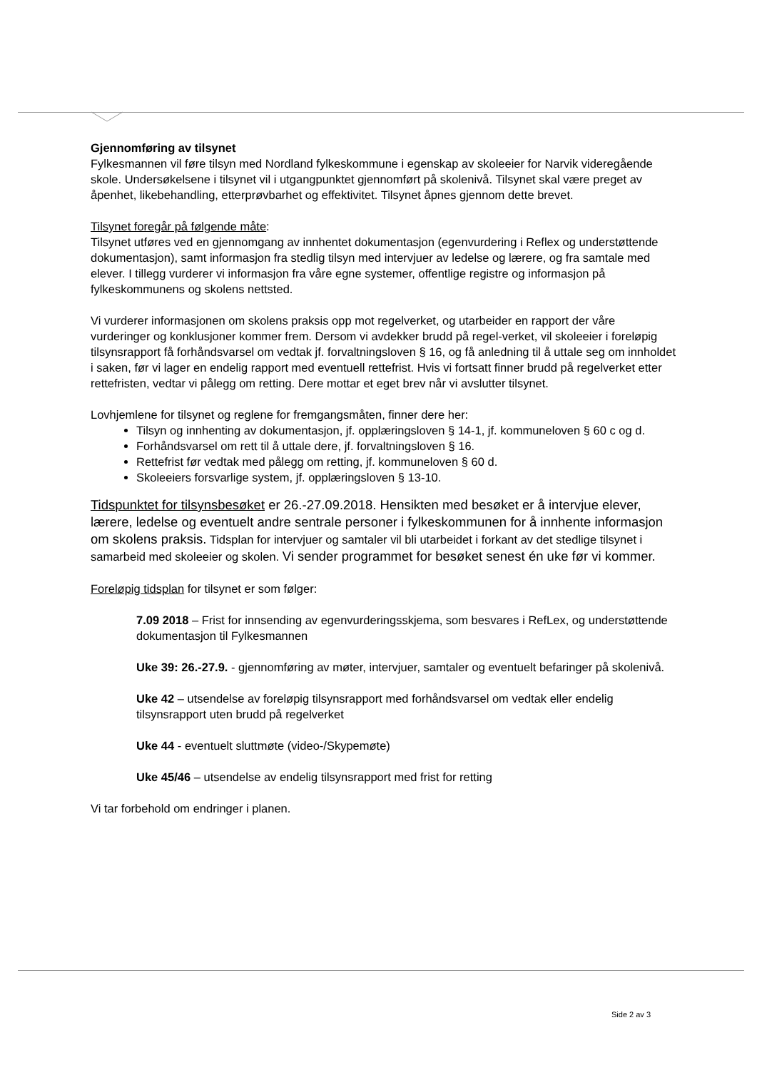Gjennomføring av tilsynet
Fylkesmannen vil føre tilsyn med Nordland fylkeskommune i egenskap av skoleeier for Narvik videregående skole. Undersøkelsene i tilsynet vil i utgangpunktet gjennomført på skolenivå. Tilsynet skal være preget av åpenhet, likebehandling, etterprøvbarhet og effektivitet. Tilsynet åpnes gjennom dette brevet.
Tilsynet foregår på følgende måte:
Tilsynet utføres ved en gjennomgang av innhentet dokumentasjon (egenvurdering i Reflex og understøttende dokumentasjon), samt informasjon fra stedlig tilsyn med intervjuer av ledelse og lærere, og fra samtale med elever. I tillegg vurderer vi informasjon fra våre egne systemer, offentlige registre og informasjon på fylkeskommunens og skolens nettsted.
Vi vurderer informasjonen om skolens praksis opp mot regelverket, og utarbeider en rapport der våre vurderinger og konklusjoner kommer frem. Dersom vi avdekker brudd på regel-verket, vil skoleeier i foreløpig tilsynsrapport få forhåndsvarsel om vedtak jf. forvaltningsloven § 16, og få anledning til å uttale seg om innholdet i saken, før vi lager en endelig rapport med eventuell rettefrist. Hvis vi fortsatt finner brudd på regelverket etter rettefristen, vedtar vi pålegg om retting. Dere mottar et eget brev når vi avslutter tilsynet.
Lovhjemlene for tilsynet og reglene for fremgangsmåten, finner dere her:
Tilsyn og innhenting av dokumentasjon, jf. opplæringsloven § 14-1, jf. kommuneloven § 60 c og d.
Forhåndsvarsel om rett til å uttale dere, jf. forvaltningsloven § 16.
Rettefrist før vedtak med pålegg om retting, jf. kommuneloven § 60 d.
Skoleeiers forsvarlige system, jf. opplæringsloven § 13-10.
Tidspunktet for tilsynsbesøket er 26.-27.09.2018. Hensikten med besøket er å intervjue elever, lærere, ledelse og eventuelt andre sentrale personer i fylkeskommunen for å innhente informasjon om skolens praksis. Tidsplan for intervjuer og samtaler vil bli utarbeidet i forkant av det stedlige tilsynet i samarbeid med skoleeier og skolen. Vi sender programmet for besøket senest én uke før vi kommer.
Foreløpig tidsplan for tilsynet er som følger:
7.09 2018 – Frist for innsending av egenvurderingsskjema, som besvares i RefLex, og understøttende dokumentasjon til Fylkesmannen
Uke 39: 26.-27.9. - gjennomføring av møter, intervjuer, samtaler og eventuelt befaringer på skolenivå.
Uke 42 – utsendelse av foreløpig tilsynsrapport med forhåndsvarsel om vedtak eller endelig tilsynsrapport uten brudd på regelverket
Uke 44 - eventuelt sluttmøte (video-/Skypemøte)
Uke 45/46 – utsendelse av endelig tilsynsrapport med frist for retting
Vi tar forbehold om endringer i planen.
Side 2 av 3